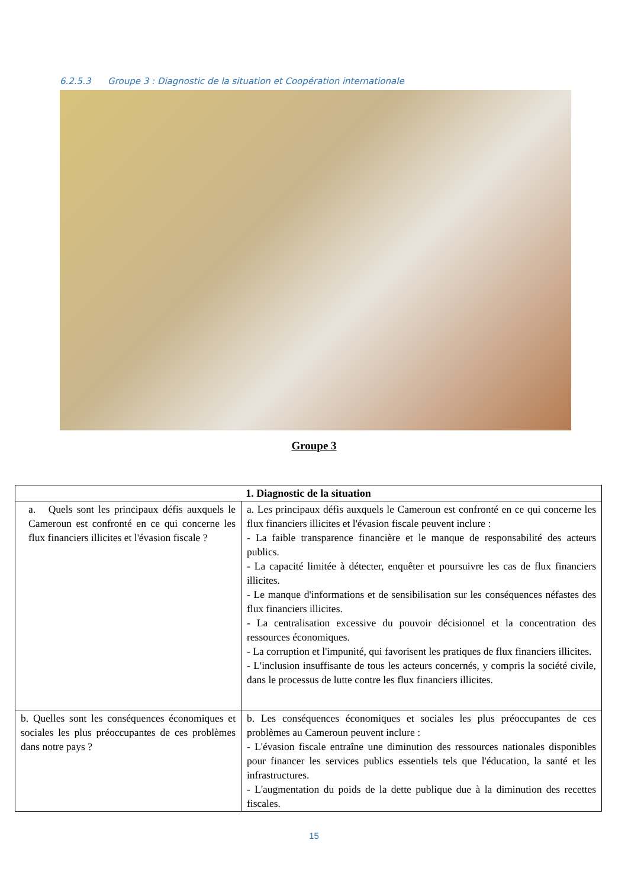6.2.5.3 Groupe 3 : Diagnostic de la situation et Coopération internationale
Groupe 3
| 1. Diagnostic de la situation | |
| --- | --- |
| a. Quels sont les principaux défis auxquels le Cameroun est confronté en ce qui concerne les flux financiers illicites et l'évasion fiscale ? | a. Les principaux défis auxquels le Cameroun est confronté en ce qui concerne les flux financiers illicites et l'évasion fiscale peuvent inclure : - La faible transparence financière et le manque de responsabilité des acteurs publics. - La capacité limitée à détecter, enquêter et poursuivre les cas de flux financiers illicites. - Le manque d'informations et de sensibilisation sur les conséquences néfastes des flux financiers illicites. - La centralisation excessive du pouvoir décisionnel et la concentration des ressources économiques. - La corruption et l'impunité, qui favorisent les pratiques de flux financiers illicites. - L'inclusion insuffisante de tous les acteurs concernés, y compris la société civile, dans le processus de lutte contre les flux financiers illicites. |
| b. Quelles sont les conséquences économiques et sociales les plus préoccupantes de ces problèmes dans notre pays ? | b. Les conséquences économiques et sociales les plus préoccupantes de ces problèmes au Cameroun peuvent inclure : - L'évasion fiscale entraîne une diminution des ressources nationales disponibles pour financer les services publics essentiels tels que l'éducation, la santé et les infrastructures. - L'augmentation du poids de la dette publique due à la diminution des recettes fiscales. |
15